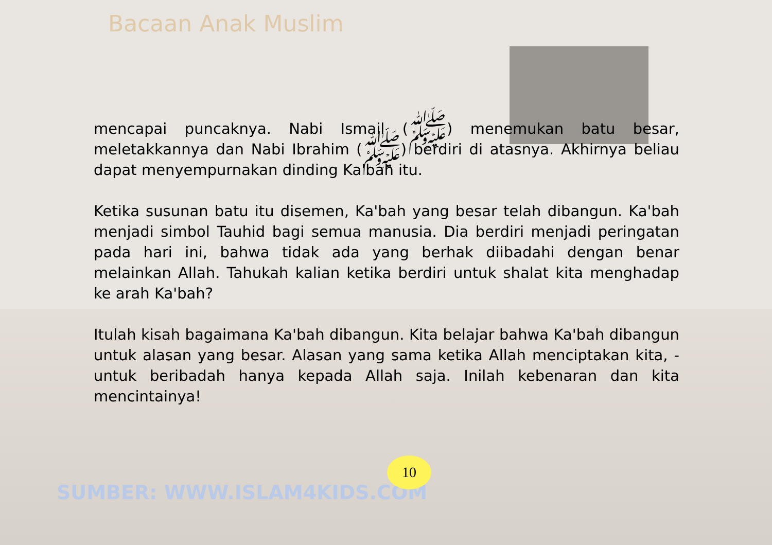Bacaan Anak Muslim
mencapai puncaknya. Nabi Ismail (ﷺ) menemukan batu besar, meletakkannya dan Nabi Ibrahim (ﷺ) berdiri di atasnya. Akhirnya beliau dapat menyempurnakan dinding Ka'bah itu.
Ketika susunan batu itu disemen, Ka'bah yang besar telah dibangun. Ka'bah menjadi simbol Tauhid bagi semua manusia. Dia berdiri menjadi peringatan pada hari ini, bahwa tidak ada yang berhak diibadahi dengan benar melainkan Allah. Tahukah kalian ketika berdiri untuk shalat kita menghadap ke arah Ka'bah?
Itulah kisah bagaimana Ka'bah dibangun. Kita belajar bahwa Ka'bah dibangun untuk alasan yang besar. Alasan yang sama ketika Allah menciptakan kita, - untuk beribadah hanya kepada Allah saja. Inilah kebenaran dan kita mencintainya!
SUMBER: WWW.ISLAM4KIDS.COM
10